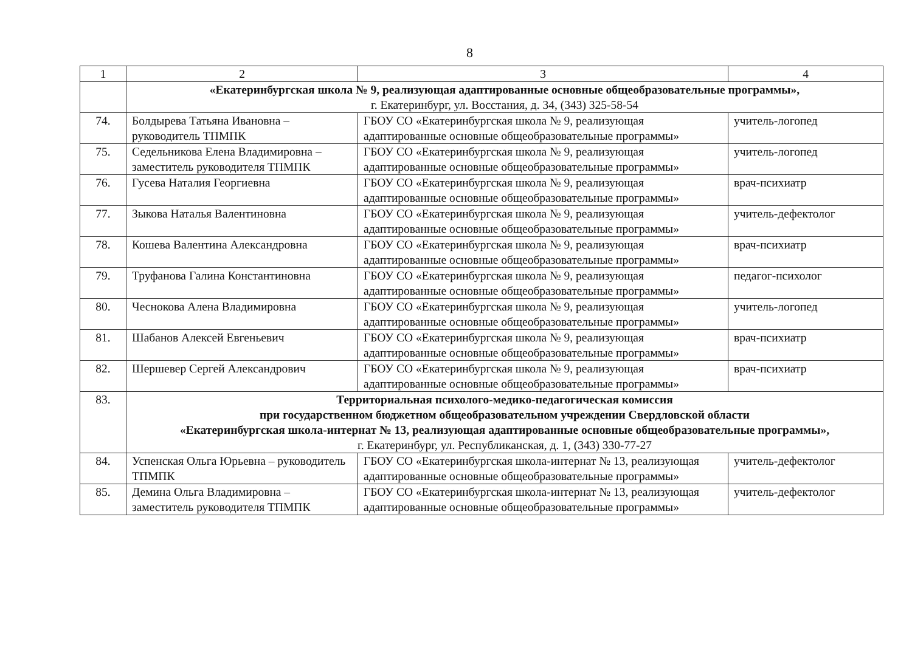8
| 1 | 2 | 3 | 4 |
| | «Екатеринбургская школа № 9, реализующая адаптированные основные общеобразовательные программы», г. Екатеринбург, ул. Восстания, д. 34, (343) 325-58-54 | | |
| 74. | Болдырева Татьяна Ивановна – руководитель ТПМПК | ГБОУ СО «Екатеринбургская школа № 9, реализующая адаптированные основные общеобразовательные программы» | учитель-логопед |
| 75. | Седельникова Елена Владимировна – заместитель руководителя ТПМПК | ГБОУ СО «Екатеринбургская школа № 9, реализующая адаптированные основные общеобразовательные программы» | учитель-логопед |
| 76. | Гусева Наталия Георгиевна | ГБОУ СО «Екатеринбургская школа № 9, реализующая адаптированные основные общеобразовательные программы» | врач-психиатр |
| 77. | Зыкова Наталья Валентиновна | ГБОУ СО «Екатеринбургская школа № 9, реализующая адаптированные основные общеобразовательные программы» | учитель-дефектолог |
| 78. | Кошева Валентина Александровна | ГБОУ СО «Екатеринбургская школа № 9, реализующая адаптированные основные общеобразовательные программы» | врач-психиатр |
| 79. | Труфанова Галина Константиновна | ГБОУ СО «Екатеринбургская школа № 9, реализующая адаптированные основные общеобразовательные программы» | педагог-психолог |
| 80. | Чеснокова Алена Владимировна | ГБОУ СО «Екатеринбургская школа № 9, реализующая адаптированные основные общеобразовательные программы» | учитель-логопед |
| 81. | Шабанов Алексей Евгеньевич | ГБОУ СО «Екатеринбургская школа № 9, реализующая адаптированные основные общеобразовательные программы» | врач-психиатр |
| 82. | Шершевер Сергей Александрович | ГБОУ СО «Екатеринбургская школа № 9, реализующая адаптированные основные общеобразовательные программы» | врач-психиатр |
| 83. | Территориальная психолого-медико-педагогическая комиссия при государственном бюджетном общеобразовательном учреждении Свердловской области «Екатеринбургская школа-интернат № 13, реализующая адаптированные основные общеобразовательные программы», г. Екатеринбург, ул. Республиканская, д. 1, (343) 330-77-27 | | |
| 84. | Успенская Ольга Юрьевна – руководитель ТПМПК | ГБОУ СО «Екатеринбургская школа-интернат № 13, реализующая адаптированные основные общеобразовательные программы» | учитель-дефектолог |
| 85. | Демина Ольга Владимировна – заместитель руководителя ТПМПК | ГБОУ СО «Екатеринбургская школа-интернат № 13, реализующая адаптированные основные общеобразовательные программы» | учитель-дефектолог |